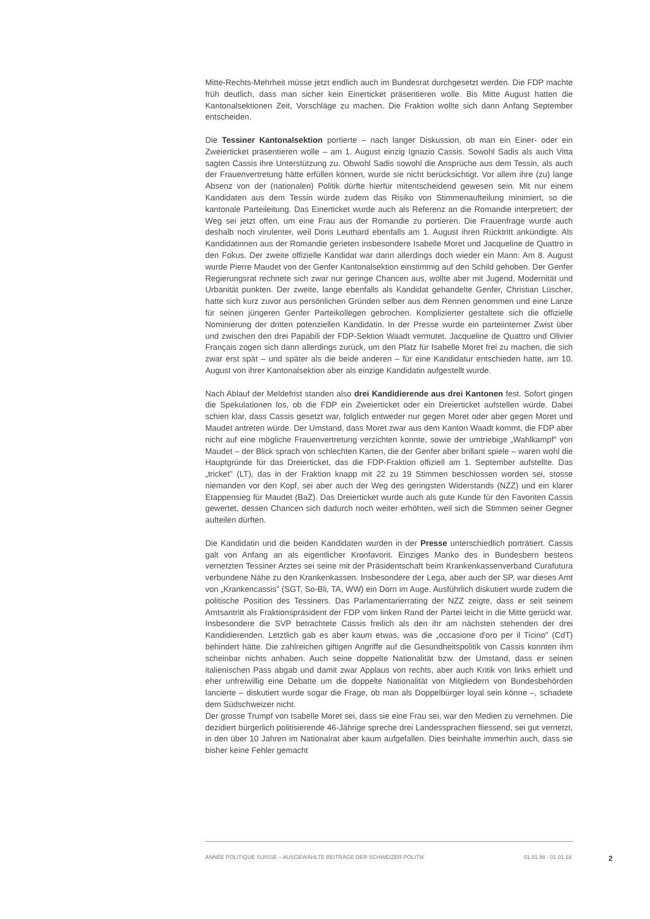Mitte-Rechts-Mehrheit müsse jetzt endlich auch im Bundesrat durchgesetzt werden. Die FDP machte früh deutlich, dass man sicher kein Einerticket präsentieren wolle. Bis Mitte August hatten die Kantonalsektionen Zeit, Vorschläge zu machen. Die Fraktion wollte sich dann Anfang September entscheiden.
Die Tessiner Kantonalsektion portierte – nach langer Diskussion, ob man ein Einer- oder ein Zweierticket präsentieren wolle – am 1. August einzig Ignazio Cassis. Sowohl Sadis als auch Vitta sagten Cassis ihre Unterstützung zu. Obwohl Sadis sowohl die Ansprüche aus dem Tessin, als auch der Frauenvertretung hätte erfüllen können, wurde sie nicht berücksichtigt. Vor allem ihre (zu) lange Absenz von der (nationalen) Politik dürfte hierfür mitentscheidend gewesen sein. Mit nur einem Kandidaten aus dem Tessin würde zudem das Risiko von Stimmenaufteilung minimiert, so die kantonale Parteileitung. Das Einerticket wurde auch als Referenz an die Romandie interpretiert; der Weg sei jetzt offen, um eine Frau aus der Romandie zu portieren. Die Frauenfrage wurde auch deshalb noch virulenter, weil Doris Leuthard ebenfalls am 1. August ihren Rücktritt ankündigte. Als Kandidatinnen aus der Romandie gerieten insbesondere Isabelle Moret und Jacqueline de Quattro in den Fokus. Der zweite offizielle Kandidat war dann allerdings doch wieder ein Mann: Am 8. August wurde Pierre Maudet von der Genfer Kantonalsektion einstimmig auf den Schild gehoben. Der Genfer Regierungsrat rechnete sich zwar nur geringe Chancen aus, wollte aber mit Jugend, Modernität und Urbanität punkten. Der zweite, lange ebenfalls als Kandidat gehandelte Genfer, Christian Lüscher, hatte sich kurz zuvor aus persönlichen Gründen selber aus dem Rennen genommen und eine Lanze für seinen jüngeren Genfer Parteikollegen gebrochen. Komplizierter gestaltete sich die offizielle Nominierung der dritten potenziellen Kandidatin. In der Presse wurde ein parteiinterner Zwist über und zwischen den drei Papabili der FDP-Sektion Waadt vermutet. Jacqueline de Quattro und Olivier Français zogen sich dann allerdings zurück, um den Platz für Isabelle Moret frei zu machen, die sich zwar erst spät – und später als die beide anderen – für eine Kandidatur entschieden hatte, am 10. August von ihrer Kantonalsektion aber als einzige Kandidatin aufgestellt wurde.
Nach Ablauf der Meldefrist standen also drei Kandidierende aus drei Kantonen fest. Sofort gingen die Spekulationen los, ob die FDP ein Zweierticket oder ein Dreierticket aufstellen würde. Dabei schien klar, dass Cassis gesetzt war, folglich entweder nur gegen Moret oder aber gegen Moret und Maudet antreten würde. Der Umstand, dass Moret zwar aus dem Kanton Waadt kommt, die FDP aber nicht auf eine mögliche Frauenvertretung verzichten konnte, sowie der umtriebige „Wahlkampf" von Maudet – der Blick sprach von schlechten Karten, die der Genfer aber brillant spiele – waren wohl die Hauptgründe für das Dreierticket, das die FDP-Fraktion offiziell am 1. September aufstellte. Das „tricket" (LT), das in der Fraktion knapp mit 22 zu 19 Stimmen beschlossen worden sei, stosse niemanden vor den Kopf, sei aber auch der Weg des geringsten Widerstands (NZZ) und ein klarer Etappensieg für Maudet (BaZ). Das Dreierticket wurde auch als gute Kunde für den Favoriten Cassis gewertet, dessen Chancen sich dadurch noch weiter erhöhten, weil sich die Stimmen seiner Gegner aufteilen dürften.
Die Kandidatin und die beiden Kandidaten wurden in der Presse unterschiedlich porträtiert. Cassis galt von Anfang an als eigentlicher Kronfavorit. Einziges Manko des in Bundesbern bestens vernetzten Tessiner Arztes sei seine mit der Präsidentschaft beim Krankenkassenverband Curafutura verbundene Nähe zu den Krankenkassen. Insbesondere der Lega, aber auch der SP, war dieses Amt von „Krankencassis" (SGT, So-Bli, TA, WW) ein Dorn im Auge. Ausführlich diskutiert wurde zudem die politische Position des Tessiners. Das Parlamentarierrating der NZZ zeigte, dass er seit seinem Amtsantritt als Fraktionspräsident der FDP vom linken Rand der Partei leicht in die Mitte gerückt war. Insbesondere die SVP betrachtete Cassis freilich als den ihr am nächsten stehenden der drei Kandidierenden. Letztlich gab es aber kaum etwas, was die „occasione d'oro per il Ticino" (CdT) behindert hätte. Die zahlreichen giftigen Angriffe auf die Gesundheitspolitik von Cassis konnten ihm scheinbar nichts anhaben. Auch seine doppelte Nationalität bzw. der Umstand, dass er seinen italienischen Pass abgab und damit zwar Applaus von rechts, aber auch Kritik von links erhielt und eher unfreiwillig eine Debatte um die doppelte Nationalität von Mitgliedern von Bundesbehörden lancierte – diskutiert wurde sogar die Frage, ob man als Doppelbürger loyal sein könne –, schadete dem Südschweizer nicht.
Der grosse Trumpf von Isabelle Moret sei, dass sie eine Frau sei, war den Medien zu vernehmen. Die dezidiert bürgerlich politisierende 46-Jährige spreche drei Landessprachen fliessend, sei gut vernetzt, in den über 10 Jahren im Nationalrat aber kaum aufgefallen. Dies beinhalte immerhin auch, dass sie bisher keine Fehler gemacht
ANNÉE POLITIQUE SUISSE – AUSGEWÄHLTE BEITRÄGE DER SCHWEIZER POLITIK 01.01.98 - 01.01.18 2